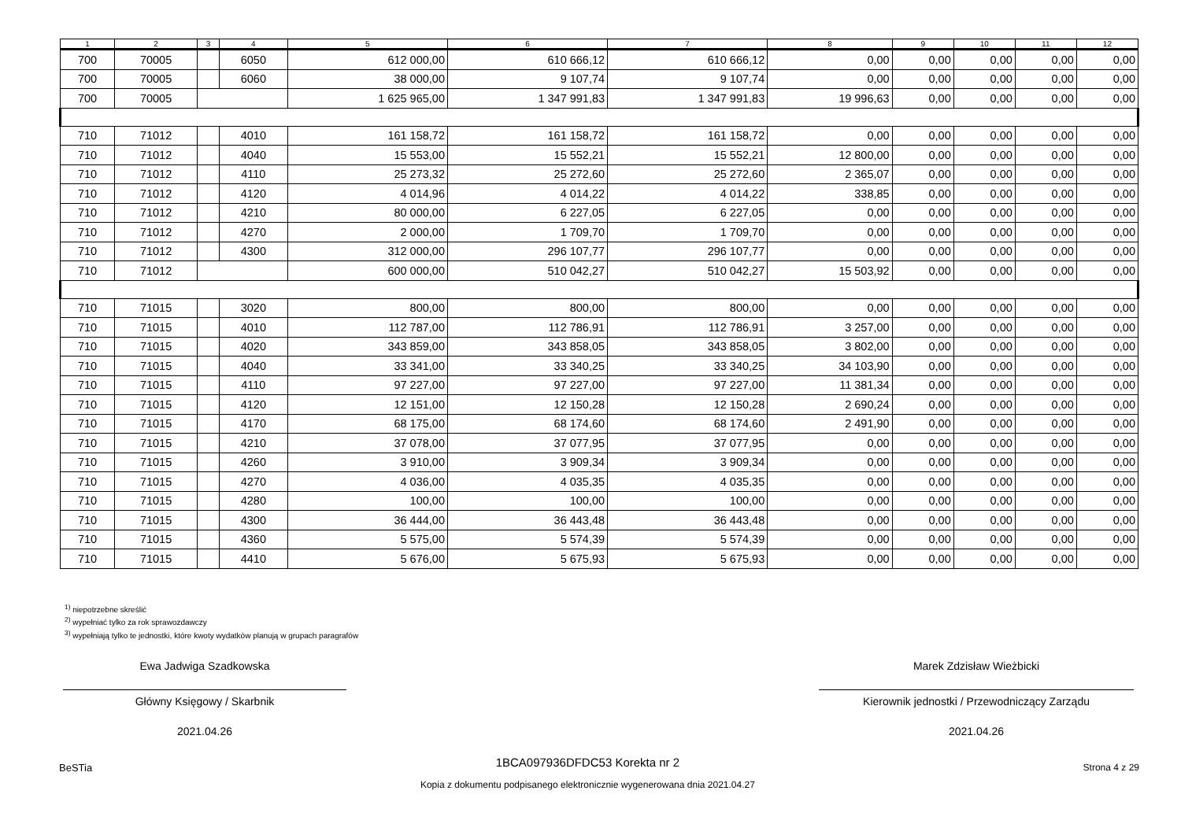| 1 | 2 | 3 | 4 | 5 | 6 | 7 | 8 | 9 | 10 | 11 | 12 |
| --- | --- | --- | --- | --- | --- | --- | --- | --- | --- | --- | --- |
| 700 | 70005 | | 6050 | 612 000,00 | 610 666,12 | 610 666,12 | 0,00 | 0,00 | 0,00 | 0,00 | 0,00 |
| 700 | 70005 | | 6060 | 38 000,00 | 9 107,74 | 9 107,74 | 0,00 | 0,00 | 0,00 | 0,00 | 0,00 |
| 700 | 70005 | | | 1 625 965,00 | 1 347 991,83 | 1 347 991,83 | 19 996,63 | 0,00 | 0,00 | 0,00 | 0,00 |
| 710 | 71012 | | 4010 | 161 158,72 | 161 158,72 | 161 158,72 | 0,00 | 0,00 | 0,00 | 0,00 | 0,00 |
| 710 | 71012 | | 4040 | 15 553,00 | 15 552,21 | 15 552,21 | 12 800,00 | 0,00 | 0,00 | 0,00 | 0,00 |
| 710 | 71012 | | 4110 | 25 273,32 | 25 272,60 | 25 272,60 | 2 365,07 | 0,00 | 0,00 | 0,00 | 0,00 |
| 710 | 71012 | | 4120 | 4 014,96 | 4 014,22 | 4 014,22 | 338,85 | 0,00 | 0,00 | 0,00 | 0,00 |
| 710 | 71012 | | 4210 | 80 000,00 | 6 227,05 | 6 227,05 | 0,00 | 0,00 | 0,00 | 0,00 | 0,00 |
| 710 | 71012 | | 4270 | 2 000,00 | 1 709,70 | 1 709,70 | 0,00 | 0,00 | 0,00 | 0,00 | 0,00 |
| 710 | 71012 | | 4300 | 312 000,00 | 296 107,77 | 296 107,77 | 0,00 | 0,00 | 0,00 | 0,00 | 0,00 |
| 710 | 71012 | | | 600 000,00 | 510 042,27 | 510 042,27 | 15 503,92 | 0,00 | 0,00 | 0,00 | 0,00 |
| 710 | 71015 | | 3020 | 800,00 | 800,00 | 800,00 | 0,00 | 0,00 | 0,00 | 0,00 | 0,00 |
| 710 | 71015 | | 4010 | 112 787,00 | 112 786,91 | 112 786,91 | 3 257,00 | 0,00 | 0,00 | 0,00 | 0,00 |
| 710 | 71015 | | 4020 | 343 859,00 | 343 858,05 | 343 858,05 | 3 802,00 | 0,00 | 0,00 | 0,00 | 0,00 |
| 710 | 71015 | | 4040 | 33 341,00 | 33 340,25 | 33 340,25 | 34 103,90 | 0,00 | 0,00 | 0,00 | 0,00 |
| 710 | 71015 | | 4110 | 97 227,00 | 97 227,00 | 97 227,00 | 11 381,34 | 0,00 | 0,00 | 0,00 | 0,00 |
| 710 | 71015 | | 4120 | 12 151,00 | 12 150,28 | 12 150,28 | 2 690,24 | 0,00 | 0,00 | 0,00 | 0,00 |
| 710 | 71015 | | 4170 | 68 175,00 | 68 174,60 | 68 174,60 | 2 491,90 | 0,00 | 0,00 | 0,00 | 0,00 |
| 710 | 71015 | | 4210 | 37 078,00 | 37 077,95 | 37 077,95 | 0,00 | 0,00 | 0,00 | 0,00 | 0,00 |
| 710 | 71015 | | 4260 | 3 910,00 | 3 909,34 | 3 909,34 | 0,00 | 0,00 | 0,00 | 0,00 | 0,00 |
| 710 | 71015 | | 4270 | 4 036,00 | 4 035,35 | 4 035,35 | 0,00 | 0,00 | 0,00 | 0,00 | 0,00 |
| 710 | 71015 | | 4280 | 100,00 | 100,00 | 100,00 | 0,00 | 0,00 | 0,00 | 0,00 | 0,00 |
| 710 | 71015 | | 4300 | 36 444,00 | 36 443,48 | 36 443,48 | 0,00 | 0,00 | 0,00 | 0,00 | 0,00 |
| 710 | 71015 | | 4360 | 5 575,00 | 5 574,39 | 5 574,39 | 0,00 | 0,00 | 0,00 | 0,00 | 0,00 |
| 710 | 71015 | | 4410 | 5 676,00 | 5 675,93 | 5 675,93 | 0,00 | 0,00 | 0,00 | 0,00 | 0,00 |
<sup>1)</sup> niepotrzebne skreślić
<sup>2)</sup> wypełniać tylko za rok sprawozdawczy
<sup>3)</sup> wypełniają tylko te jednostki, które kwoty wydatków planują w grupach paragrafów
Ewa Jadwiga Szadkowska
Główny Księgowy / Skarbnik
2021.04.26
Marek Zdzisław Wieżbicki
Kierownik jednostki / Przewodniczący Zarządu
2021.04.26
BeSTia 1BCA097936DFDC53 Korekta nr 2
Kopia z dokumentu podpisanego elektronicznie wygenerowana dnia 2021.04.27 Strona 4 z 29